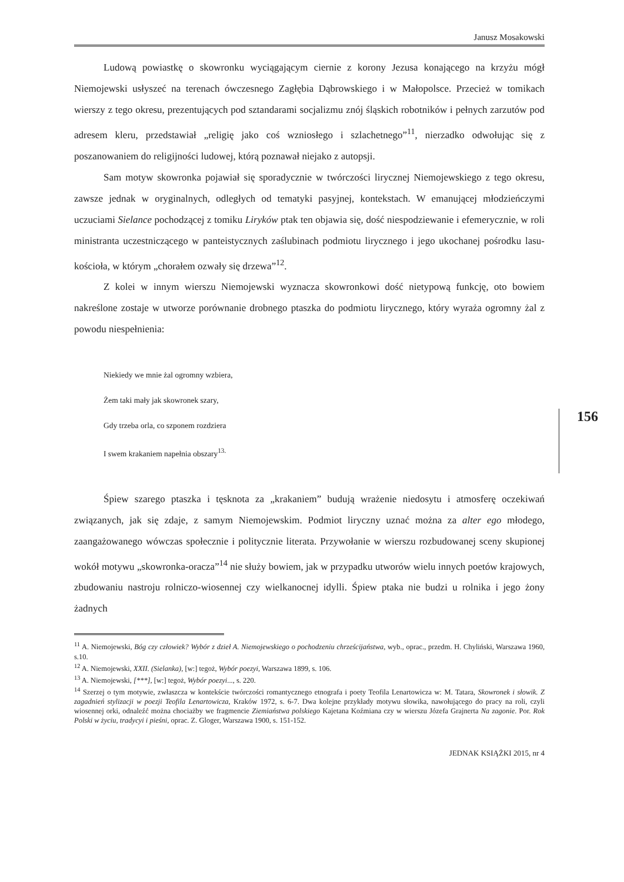Janusz Mosakowski
Ludową powiastkę o skowronku wyciągającym ciernie z korony Jezusa konającego na krzyżu mógł Niemojewski usłyszeć na terenach ówczesnego Zagłębia Dąbrowskiego i w Małopolsce. Przecież w tomikach wierszy z tego okresu, prezentujących pod sztandarami socjalizmu znój śląskich robotników i pełnych zarzutów pod adresem kleru, przedstawiał „religię jako coś wzniosłego i szlachetnego”<sup>11</sup>, nierzadko odwołując się z poszanowaniem do religijności ludowej, którą poznawał niejako z autopsji.
Sam motyw skowronka pojawiał się sporadycznie w twórczości lirycznej Niemojewskiego z tego okresu, zawsze jednak w oryginalnych, odległych od tematyki pasyjnej, kontekstach. W emanującej młodzieńczymi uczuciami Sielance pochodzącej z tomiku Liryków ptak ten objawia się, dość niespodziewanie i efemerycznie, w roli ministranta uczestniczącego w panteistycznych zaślubinach podmiotu lirycznego i jego ukochanej pośrodku lasu-kościoła, w którym „chorałem ozwały się drzewa”<sup>12</sup>.
Z kolei w innym wierszu Niemojewski wyznacza skowronkowi dość nietypową funkcję, oto bowiem nakreślone zostaje w utworze porównanie drobnego ptaszka do podmiotu lirycznego, który wyraża ogromny żal z powodu niespełnienia:
Niekiedy we mnie żal ogromny wzbiera,
Żem taki mały jak skowronek szary,
Gdy trzeba orla, co szponem rozdziera
I swem krakaniem napełnia obszary<sup>13.</sup>
Śpiew szarego ptaszka i tęsknota za „krakaniem” budują wrażenie niedosytu i atmosferę oczekiwań związanych, jak się zdaje, z samym Niemojewskim. Podmiot liryczny uznać można za alter ego młodego, zaangażowanego wówczas społecznie i politycznie literata. Przywołanie w wierszu rozbudowanej sceny skupionej wokół motywu „skowronka-oracza”<sup>14</sup> nie służy bowiem, jak w przypadku utworów wielu innych poetów krajowych, zbudowaniu nastroju rolniczo-wiosennej czy wielkanocnej idylli. Śpiew ptaka nie budzi u rolnika i jego żony żadnych
<sup>11</sup> A. Niemojewski, Bóg czy człowiek? Wybór z dzieł A. Niemojewskiego o pochodzeniu chrześcijaństwa, wyb., oprac., przedm. H. Chyliński, Warszawa 1960, s.10.
<sup>12</sup> A. Niemojewski, XXII. (Sielanka), [w:] tegoż, Wybór poezyi, Warszawa 1899, s. 106.
<sup>13</sup> A. Niemojewski, [***], [w:] tegoż, Wybór poezyi..., s. 220.
<sup>14</sup> Szerzej o tym motywie, zwłaszcza w kontekście twórczości romantycznego etnografa i poety Teofila Lenartowicza w: M. Tatara, Skowronek i słowik. Z zagadnień stylizacji w poezji Teofila Lenartowicza, Kraków 1972, s. 6-7. Dwa kolejne przykłady motywu słowika, nawołującego do pracy na roli, czyli wiosennej orki, odnaleźć można chociażby we fragmencie Ziemiaństwa polskiego Kajetana Koźmiana czy w wierszu Józefa Grajnerta Na zagonie. Por. Rok Polski w życiu, tradycyi i pieśni, oprac. Z. Gloger, Warszawa 1900, s. 151-152.
JEDNAK KSIĄŻKI 2015, nr 4
156